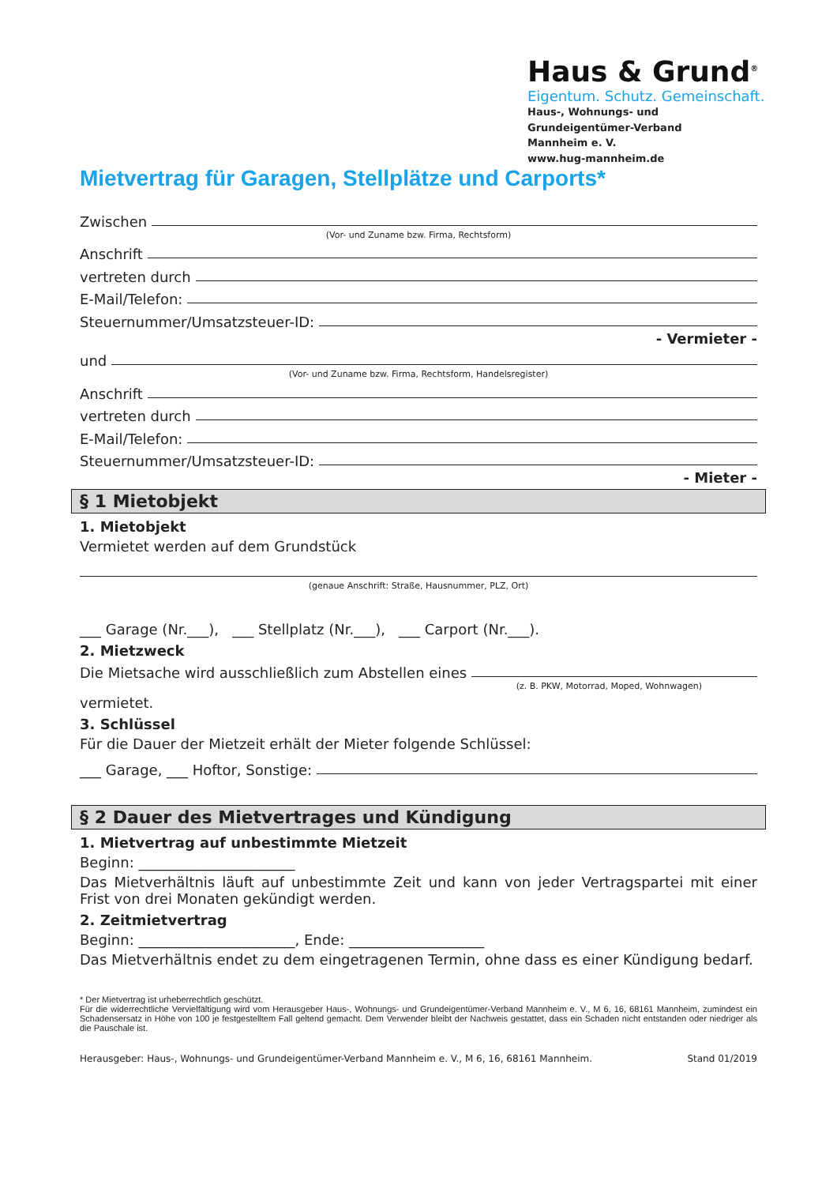Haus & Grund<sup>®</sup>
Eigentum. Schutz. Gemeinschaft.
Haus-, Wohnungs- und
Grundeigentümer-Verband
Mannheim e. V.
www.hug-mannheim.de
Mietvertrag für Garagen, Stellplätze und Carports*
Zwischen
(Vor- und Zuname bzw. Firma, Rechtsform)
Anschrift
vertreten durch
E-Mail/Telefon:
Steuernummer/Umsatzsteuer-ID:
- Vermieter -
und
(Vor- und Zuname bzw. Firma, Rechtsform, Handelsregister)
Anschrift
vertreten durch
E-Mail/Telefon:
Steuernummer/Umsatzsteuer-ID:
- Mieter -
§ 1 Mietobjekt
1. Mietobjekt
Vermietet werden auf dem Grundstück
(genaue Anschrift: Straße, Hausnummer, PLZ, Ort)
___ Garage (Nr.___), ___ Stellplatz (Nr.___), ___ Carport (Nr.___).
2. Mietzweck
Die Mietsache wird ausschließlich zum Abstellen eines
(z. B. PKW, Motorrad, Moped, Wohnwagen)
vermietet.
3. Schlüssel
Für die Dauer der Mietzeit erhält der Mieter folgende Schlüssel:
___ Garage, ___ Hoftor, Sonstige:
§ 2 Dauer des Mietvertrages und Kündigung
1. Mietvertrag auf unbestimmte Mietzeit
Beginn: ______________________
Das Mietverhältnis läuft auf unbestimmte Zeit und kann von jeder Vertragspartei mit einer Frist von drei Monaten gekündigt werden.
2. Zeitmietvertrag
Beginn: ______________________, Ende: ___________________
Das Mietverhältnis endet zu dem eingetragenen Termin, ohne dass es einer Kündigung bedarf.
* Der Mietvertrag ist urheberrechtlich geschützt.
Für die widerrechtliche Vervielfältigung wird vom Herausgeber Haus-, Wohnungs- und Grundeigentümer-Verband Mannheim e. V., M 6, 16, 68161 Mannheim, zumindest ein Schadensersatz in Höhe von 100 je festgestelltem Fall geltend gemacht. Dem Verwender bleibt der Nachweis gestattet, dass ein Schaden nicht entstanden oder niedriger als die Pauschale ist.
Herausgeber: Haus-, Wohnungs- und Grundeigentümer-Verband Mannheim e. V., M 6, 16, 68161 Mannheim. Stand 01/2019